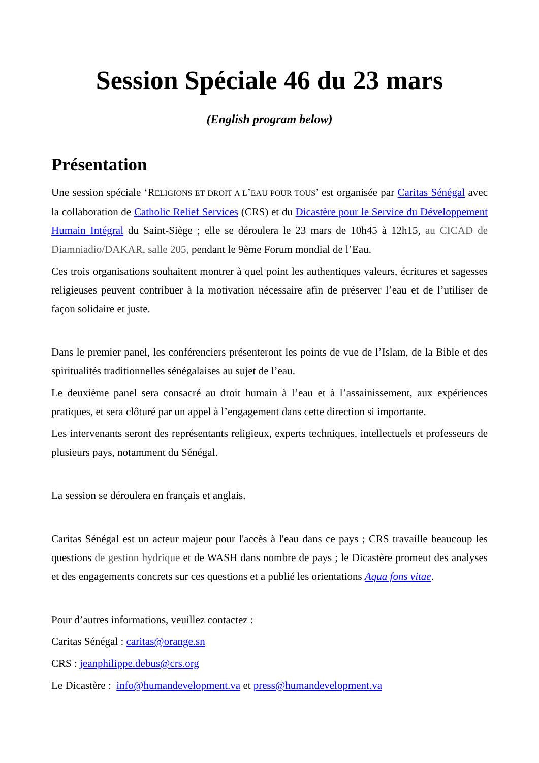Session Spéciale 46 du 23 mars
(English program below)
Présentation
Une session spéciale ‘RELIGIONS ET DROIT A L’EAU POUR TOUS’ est organisée par Caritas Sénégal avec la collaboration de Catholic Relief Services (CRS) et du Dicastère pour le Service du Développement Humain Intégral du Saint-Siège ; elle se déroulera le 23 mars de 10h45 à 12h15, au CICAD de Diamniadio/DAKAR, salle 205, pendant le 9ème Forum mondial de l’Eau.
Ces trois organisations souhaitent montrer à quel point les authentiques valeurs, écritures et sagesses religieuses peuvent contribuer à la motivation nécessaire afin de préserver l’eau et de l’utiliser de façon solidaire et juste.
Dans le premier panel, les conférenciers présenteront les points de vue de l’Islam, de la Bible et des spiritualités traditionnelles sénégalaises au sujet de l’eau.
Le deuxième panel sera consacré au droit humain à l’eau et à l’assainissement, aux expériences pratiques, et sera clôturé par un appel à l’engagement dans cette direction si importante.
Les intervenants seront des représentants religieux, experts techniques, intellectuels et professeurs de plusieurs pays, notamment du Sénégal.
La session se déroulera en français et anglais.
Caritas Sénégal est un acteur majeur pour l'accès à l'eau dans ce pays ; CRS travaille beaucoup les questions de gestion hydrique et de WASH dans nombre de pays ; le Dicastère promeut des analyses et des engagements concrets sur ces questions et a publié les orientations Aqua fons vitae.
Pour d’autres informations, veuillez contactez :
Caritas Sénégal : caritas@orange.sn
CRS : jeanphilippe.debus@crs.org
Le Dicastère : info@humandevelopment.va et press@humandevelopment.va